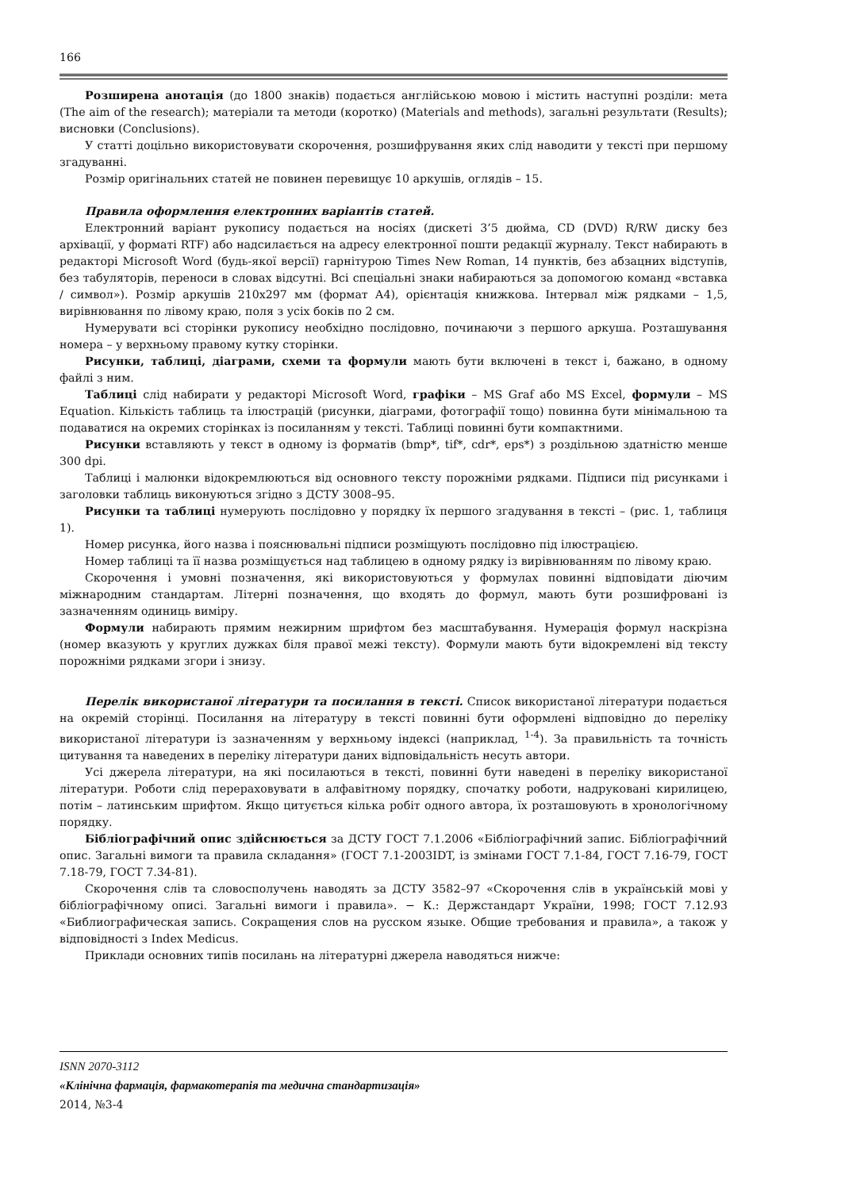166
Розширена анотація (до 1800 знаків) подається англійською мовою і містить наступні розділи: мета (The aim of the research); матеріали та методи (коротко) (Materials and methods), загальні результати (Results); висновки (Conclusions).
У статті доцільно використовувати скорочення, розшифрування яких слід наводити у тексті при першому згадуванні.
Розмір оригінальних статей не повинен перевищує 10 аркушів, оглядів – 15.
Правила оформлення електронних варіантів статей.
Електронний варіант рукопису подається на носіях (дискеті 3’5 дюйма, CD (DVD) R/RW диску без архівації, у форматі RTF) або надсилається на адресу електронної пошти редакції журналу. Текст набирають в редакторі Microsoft Word (будь-якої версії) гарнітурою Times New Roman, 14 пунктів, без абзацних відступів, без табуляторів, переноси в словах відсутні. Всі спеціальні знаки набираються за допомогою команд «вставка / символ»). Розмір аркушів 210х297 мм (формат А4), орієнтація книжкова. Інтервал між рядками – 1,5, вирівнювання по лівому краю, поля з усіх боків по 2 см.
Нумерувати всі сторінки рукопису необхідно послідовно, починаючи з першого аркуша. Розташування номера – у верхньому правому кутку сторінки.
Рисунки, таблиці, діаграми, схеми та формули мають бути включені в текст і, бажано, в одному файлі з ним.
Таблиці слід набирати у редакторі Microsoft Word, графіки – MS Graf або MS Excel, формули – MS Equation. Кількість таблиць та ілюстрацій (рисунки, діаграми, фотографії тощо) повинна бути мінімальною та подаватися на окремих сторінках із посиланням у тексті. Таблиці повинні бути компактними.
Рисунки вставляють у текст в одному із форматів (bmp*, tif*, cdr*, eps*) з роздільною здатністю менше 300 dpi.
Таблиці і малюнки відокремлюються від основного тексту порожніми рядками. Підписи під рисунками і заголовки таблиць виконуються згідно з ДСТУ 3008–95.
Рисунки та таблиці нумерують послідовно у порядку їх першого згадування в тексті – (рис. 1, таблиця 1).
Номер рисунка, його назва і пояснювальні підписи розміщують послідовно під ілюстрацією.
Номер таблиці та її назва розміщується над таблицею в одному рядку із вирівнюванням по лівому краю.
Скорочення і умовні позначення, які використовуються у формулах повинні відповідати діючим міжнародним стандартам. Літерні позначення, що входять до формул, мають бути розшифровані із зазначенням одиниць виміру.
Формули набирають прямим нежирним шрифтом без масштабування. Нумерація формул наскрізна (номер вказують у круглих дужках біля правої межі тексту). Формули мають бути відокремлені від тексту порожніми рядками згори і знизу.
Перелік використаної літератури та посилання в тексті. Список використаної літератури подається на окремій сторінці. Посилання на літературу в тексті повинні бути оформлені відповідно до переліку використаної літератури із зазначенням у верхньому індексі (наприклад, <sup>1-4</sup>). За правильність та точність цитування та наведених в переліку літератури даних відповідальність несуть автори.
Усі джерела літератури, на які посилаються в тексті, повинні бути наведені в переліку використаної літератури. Роботи слід перераховувати в алфавітному порядку, спочатку роботи, надруковані кирилицею, потім – латинським шрифтом. Якщо цитується кілька робіт одного автора, їх розташовують в хронологічному порядку.
Бібліографічний опис здійснюється за ДСТУ ГОСТ 7.1.2006 «Бібліографічний запис. Бібліографічний опис. Загальні вимоги та правила складання» (ГОСТ 7.1-2003IDT, із змінами ГОСТ 7.1-84, ГОСТ 7.16-79, ГОСТ 7.18-79, ГОСТ 7.34-81).
Скорочення слів та словосполучень наводять за ДСТУ 3582–97 «Скорочення слів в українській мові у бібліографічному описі. Загальні вимоги і правила». − К.: Держстандарт України, 1998; ГОСТ 7.12.93 «Библиографическая запись. Сокращения слов на русском языке. Общие требования и правила», а також у відповідності з Index Medicus.
Приклади основних типів посилань на літературні джерела наводяться нижче:
ISNN 2070-3112
«Клінічна фармація, фармакотерапія та медична стандартизація»
2014, №3-4